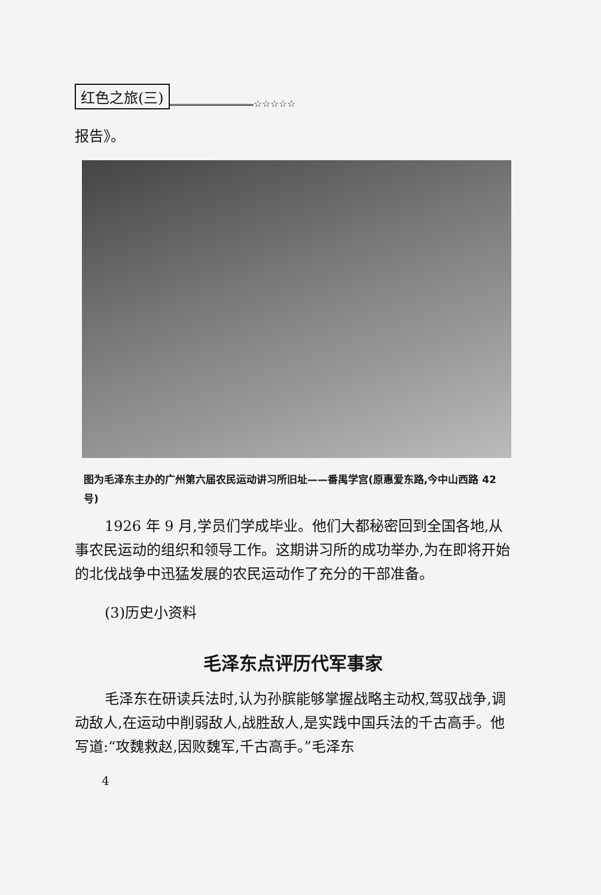红色之旅(三)
☆☆☆☆☆
报告》。
图为毛泽东主办的广州第六届农民运动讲习所旧址——番禺学宫(原惠爱东路,今中山西路 42 号)
1926 年 9 月,学员们学成毕业。他们大都秘密回到全国各地,从事农民运动的组织和领导工作。这期讲习所的成功举办,为在即将开始的北伐战争中迅猛发展的农民运动作了充分的干部准备。
(3)历史小资料
毛泽东点评历代军事家
毛泽东在研读兵法时,认为孙膑能够掌握战略主动权,驾驭战争,调动敌人,在运动中削弱敌人,战胜敌人,是实践中国兵法的千古高手。他写道:“攻魏救赵,因败魏军,千古高手。”毛泽东
4